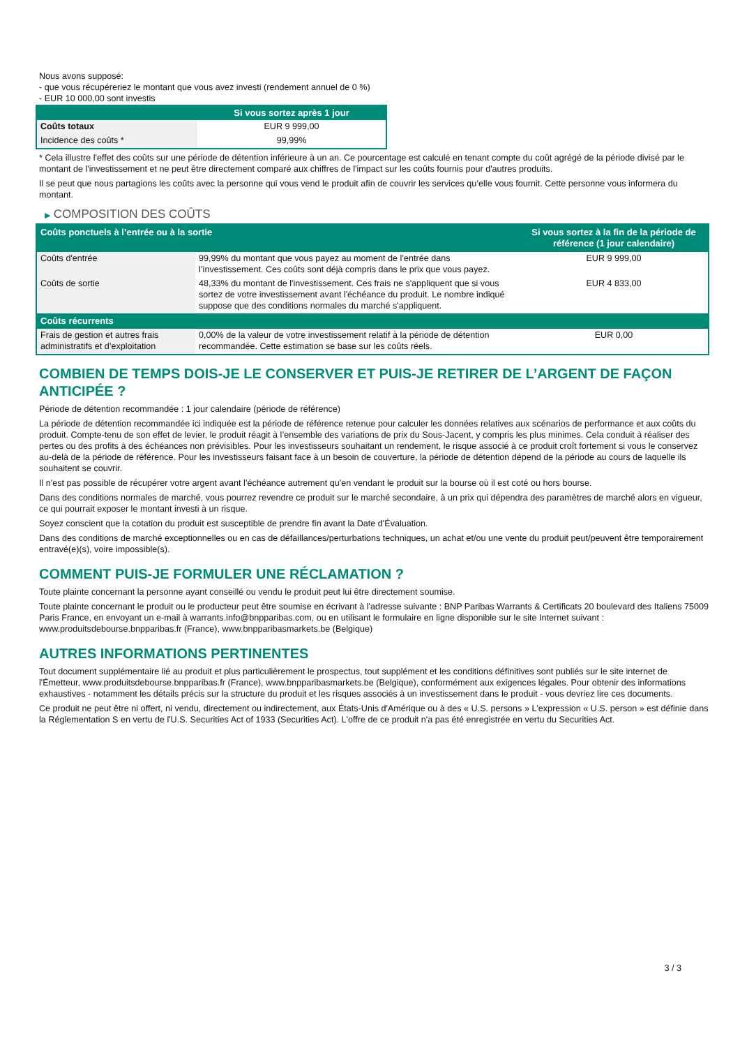Nous avons supposé:
- que vous récupéreriez le montant que vous avez investi (rendement annuel de 0 %)
- EUR 10 000,00 sont investis
| | Si vous sortez après 1 jour |
| --- | --- |
| Coûts totaux | EUR 9 999,00 |
| Incidence des coûts * | 99,99% |
* Cela illustre l'effet des coûts sur une période de détention inférieure à un an. Ce pourcentage est calculé en tenant compte du coût agrégé de la période divisé par le montant de l'investissement et ne peut être directement comparé aux chiffres de l'impact sur les coûts fournis pour d'autres produits.
Il se peut que nous partagions les coûts avec la personne qui vous vend le produit afin de couvrir les services qu’elle vous fournit. Cette personne vous informera du montant.
▶ COMPOSITION DES COÛTS
| Coûts ponctuels à l’entrée ou à la sortie | | Si vous sortez à la fin de la période de référence (1 jour calendaire) |
| --- | --- | --- |
| Coûts d'entrée | 99,99% du montant que vous payez au moment de l’entrée dans l’investissement. Ces coûts sont déjà compris dans le prix que vous payez. | EUR 9 999,00 |
| Coûts de sortie | 48,33% du montant de l'investissement. Ces frais ne s'appliquent que si vous sortez de votre investissement avant l'échéance du produit. Le nombre indiqué suppose que des conditions normales du marché s'appliquent. | EUR 4 833,00 |
| Coûts récurrents | | |
| Frais de gestion et autres frais administratifs et d’exploitation | 0,00% de la valeur de votre investissement relatif à la période de détention recommandée. Cette estimation se base sur les coûts réels. | EUR 0,00 |
COMBIEN DE TEMPS DOIS-JE LE CONSERVER ET PUIS-JE RETIRER DE L’ARGENT DE FAÇON ANTICIPÉE ?
Période de détention recommandée : 1 jour calendaire (période de référence)
La période de détention recommandée ici indiquée est la période de référence retenue pour calculer les données relatives aux scénarios de performance et aux coûts du produit. Compte-tenu de son effet de levier, le produit réagit à l’ensemble des variations de prix du Sous-Jacent, y compris les plus minimes. Cela conduit à réaliser des pertes ou des profits à des échéances non prévisibles. Pour les investisseurs souhaitant un rendement, le risque associé à ce produit croît fortement si vous le conservez au-delà de la période de référence. Pour les investisseurs faisant face à un besoin de couverture, la période de détention dépend de la période au cours de laquelle ils souhaitent se couvrir.
Il n'est pas possible de récupérer votre argent avant l’échéance autrement qu'en vendant le produit sur la bourse où il est coté ou hors bourse.
Dans des conditions normales de marché, vous pourrez revendre ce produit sur le marché secondaire, à un prix qui dépendra des paramètres de marché alors en vigueur, ce qui pourrait exposer le montant investi à un risque.
Soyez conscient que la cotation du produit est susceptible de prendre fin avant la Date d'Évaluation.
Dans des conditions de marché exceptionnelles ou en cas de défaillances/perturbations techniques, un achat et/ou une vente du produit peut/peuvent être temporairement entravé(e)(s), voire impossible(s).
COMMENT PUIS-JE FORMULER UNE RÉCLAMATION ?
Toute plainte concernant la personne ayant conseillé ou vendu le produit peut lui être directement soumise.
Toute plainte concernant le produit ou le producteur peut être soumise en écrivant à l'adresse suivante : BNP Paribas Warrants & Certificats 20 boulevard des Italiens 75009 Paris France, en envoyant un e-mail à warrants.info@bnpparibas.com, ou en utilisant le formulaire en ligne disponible sur le site Internet suivant : www.produitsdebourse.bnpparibas.fr (France), www.bnpparibasmarkets.be (Belgique)
AUTRES INFORMATIONS PERTINENTES
Tout document supplémentaire lié au produit et plus particulièrement le prospectus, tout supplément et les conditions définitives sont publiés sur le site internet de l'Émetteur, www.produitsdebourse.bnpparibas.fr (France), www.bnpparibasmarkets.be (Belgique), conformément aux exigences légales. Pour obtenir des informations exhaustives - notamment les détails précis sur la structure du produit et les risques associés à un investissement dans le produit - vous devriez lire ces documents.
Ce produit ne peut être ni offert, ni vendu, directement ou indirectement, aux États-Unis d'Amérique ou à des « U.S. persons » L'expression « U.S. person » est définie dans la Réglementation S en vertu de l'U.S. Securities Act of 1933 (Securities Act). L'offre de ce produit n'a pas été enregistrée en vertu du Securities Act.
3 / 3